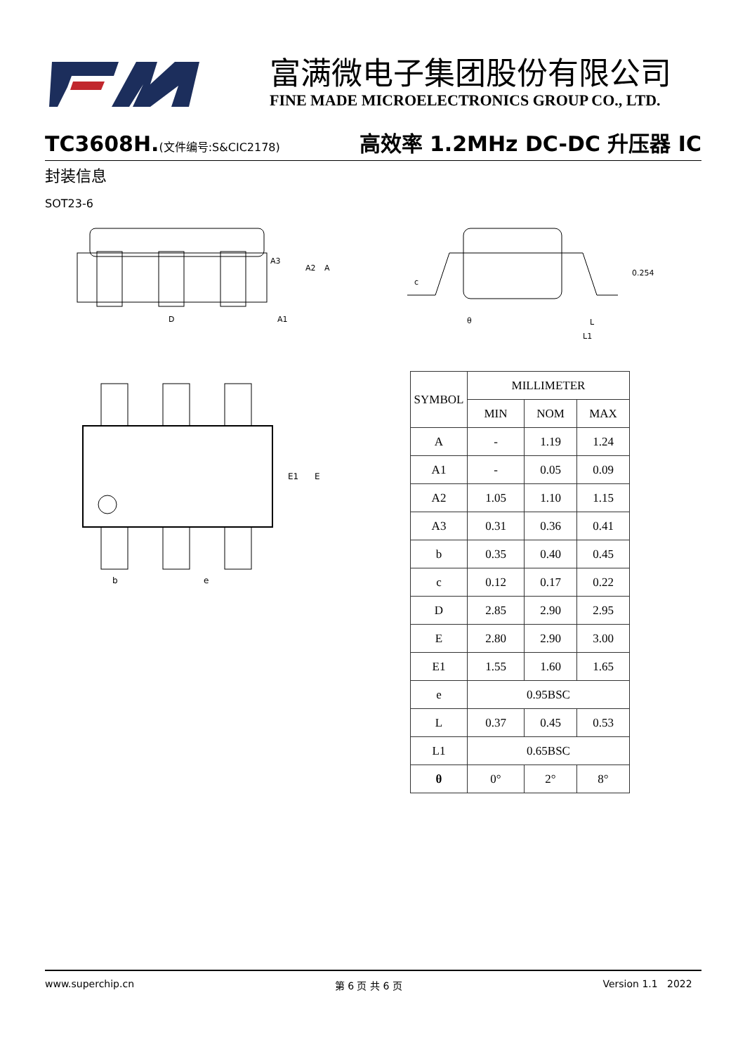富满微电子集团股份有限公司
FINE MADE MICROELECTRONICS GROUP CO., LTD.
TC3608H.(文件编号:S&CIC2178) 高效率 1.2MHz DC-DC 升压器 IC
封装信息
SOT23-6
A3
A2
A
D
A1
c
0.254
θ
L
L1
E1
E
b
e
| SYMBOL | MILLIMETER | | |
| --- | --- | --- | --- |
| | MIN | NOM | MAX |
| A | - | 1.19 | 1.24 |
| A1 | - | 0.05 | 0.09 |
| A2 | 1.05 | 1.10 | 1.15 |
| A3 | 0.31 | 0.36 | 0.41 |
| b | 0.35 | 0.40 | 0.45 |
| c | 0.12 | 0.17 | 0.22 |
| D | 2.85 | 2.90 | 2.95 |
| E | 2.80 | 2.90 | 3.00 |
| E1 | 1.55 | 1.60 | 1.65 |
| e | 0.95BSC | | |
| L | 0.37 | 0.45 | 0.53 |
| L1 | 0.65BSC | | |
| θ | 0° | 2° | 8° |
www.superchip.cn 第 6 页 共 6 页 Version 1.1 2022